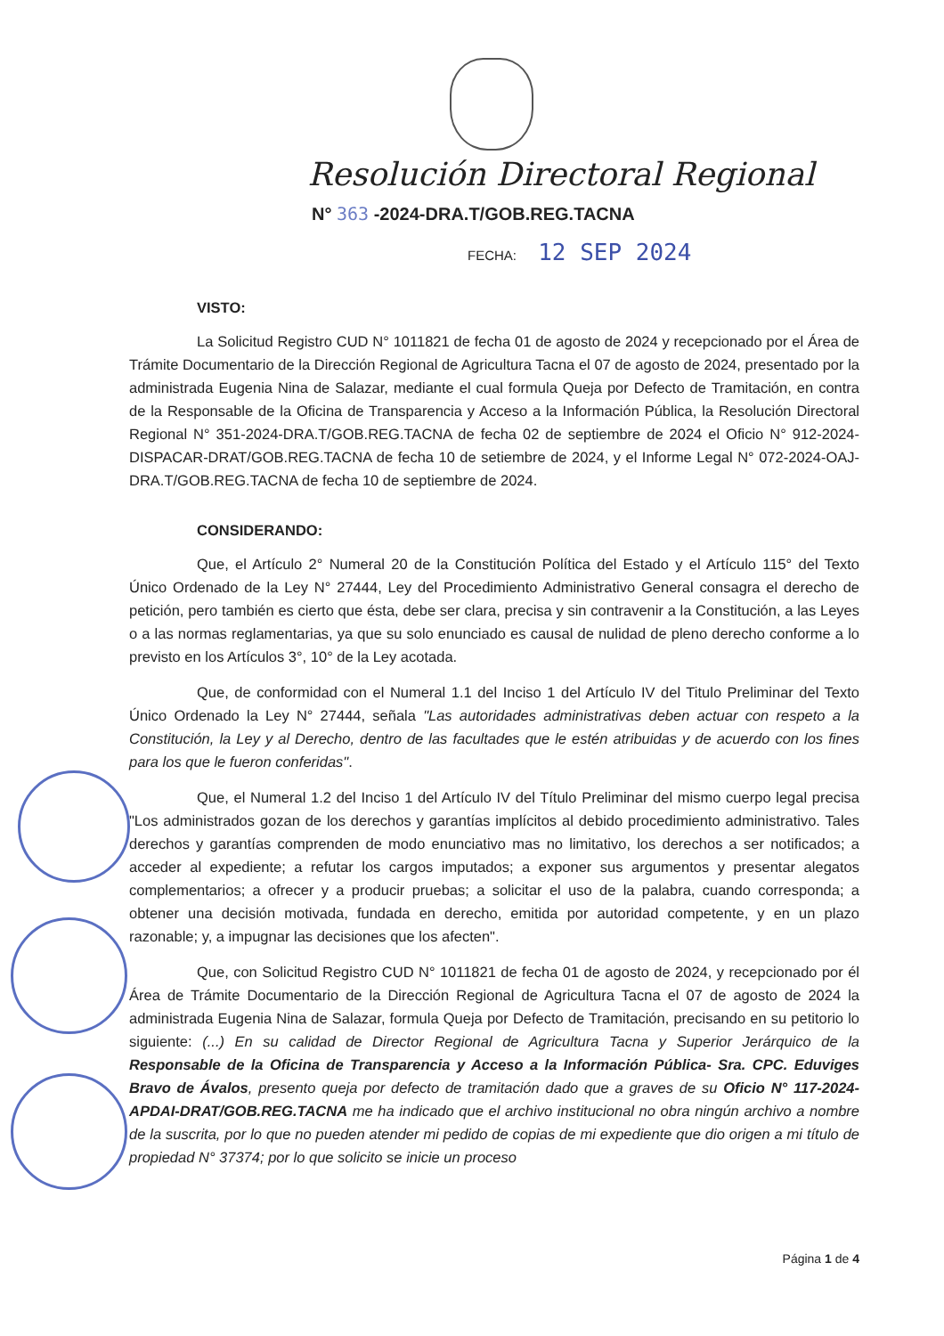Resolución Directoral Regional
N° 363 -2024-DRA.T/GOB.REG.TACNA
FECHA: 12 SEP 2024
VISTO:
La Solicitud Registro CUD N° 1011821 de fecha 01 de agosto de 2024 y recepcionado por el Área de Trámite Documentario de la Dirección Regional de Agricultura Tacna el 07 de agosto de 2024, presentado por la administrada Eugenia Nina de Salazar, mediante el cual formula Queja por Defecto de Tramitación, en contra de la Responsable de la Oficina de Transparencia y Acceso a la Información Pública, la Resolución Directoral Regional N° 351-2024-DRA.T/GOB.REG.TACNA de fecha 02 de septiembre de 2024 el Oficio N° 912-2024-DISPACAR-DRAT/GOB.REG.TACNA de fecha 10 de setiembre de 2024, y el Informe Legal N° 072-2024-OAJ-DRA.T/GOB.REG.TACNA de fecha 10 de septiembre de 2024.
CONSIDERANDO:
Que, el Artículo 2° Numeral 20 de la Constitución Política del Estado y el Artículo 115° del Texto Único Ordenado de la Ley N° 27444, Ley del Procedimiento Administrativo General consagra el derecho de petición, pero también es cierto que ésta, debe ser clara, precisa y sin contravenir a la Constitución, a las Leyes o a las normas reglamentarias, ya que su solo enunciado es causal de nulidad de pleno derecho conforme a lo previsto en los Artículos 3°, 10° de la Ley acotada.
Que, de conformidad con el Numeral 1.1 del Inciso 1 del Artículo IV del Titulo Preliminar del Texto Único Ordenado la Ley N° 27444, señala "Las autoridades administrativas deben actuar con respeto a la Constitución, la Ley y al Derecho, dentro de las facultades que le estén atribuidas y de acuerdo con los fines para los que le fueron conferidas".
Que, el Numeral 1.2 del Inciso 1 del Artículo IV del Título Preliminar del mismo cuerpo legal precisa "Los administrados gozan de los derechos y garantías implícitos al debido procedimiento administrativo. Tales derechos y garantías comprenden de modo enunciativo mas no limitativo, los derechos a ser notificados; a acceder al expediente; a refutar los cargos imputados; a exponer sus argumentos y presentar alegatos complementarios; a ofrecer y a producir pruebas; a solicitar el uso de la palabra, cuando corresponda; a obtener una decisión motivada, fundada en derecho, emitida por autoridad competente, y en un plazo razonable; y, a impugnar las decisiones que los afecten".
Que, con Solicitud Registro CUD N° 1011821 de fecha 01 de agosto de 2024, y recepcionado por él Área de Trámite Documentario de la Dirección Regional de Agricultura Tacna el 07 de agosto de 2024 la administrada Eugenia Nina de Salazar, formula Queja por Defecto de Tramitación, precisando en su petitorio lo siguiente: (...) En su calidad de Director Regional de Agricultura Tacna y Superior Jerárquico de la Responsable de la Oficina de Transparencia y Acceso a la Información Pública- Sra. CPC. Eduviges Bravo de Ávalos, presento queja por defecto de tramitación dado que a graves de su Oficio N° 117-2024-APDAI-DRAT/GOB.REG.TACNA me ha indicado que el archivo institucional no obra ningún archivo a nombre de la suscrita, por lo que no pueden atender mi pedido de copias de mi expediente que dio origen a mi título de propiedad N° 37374; por lo que solicito se inicie un proceso
Página 1 de 4